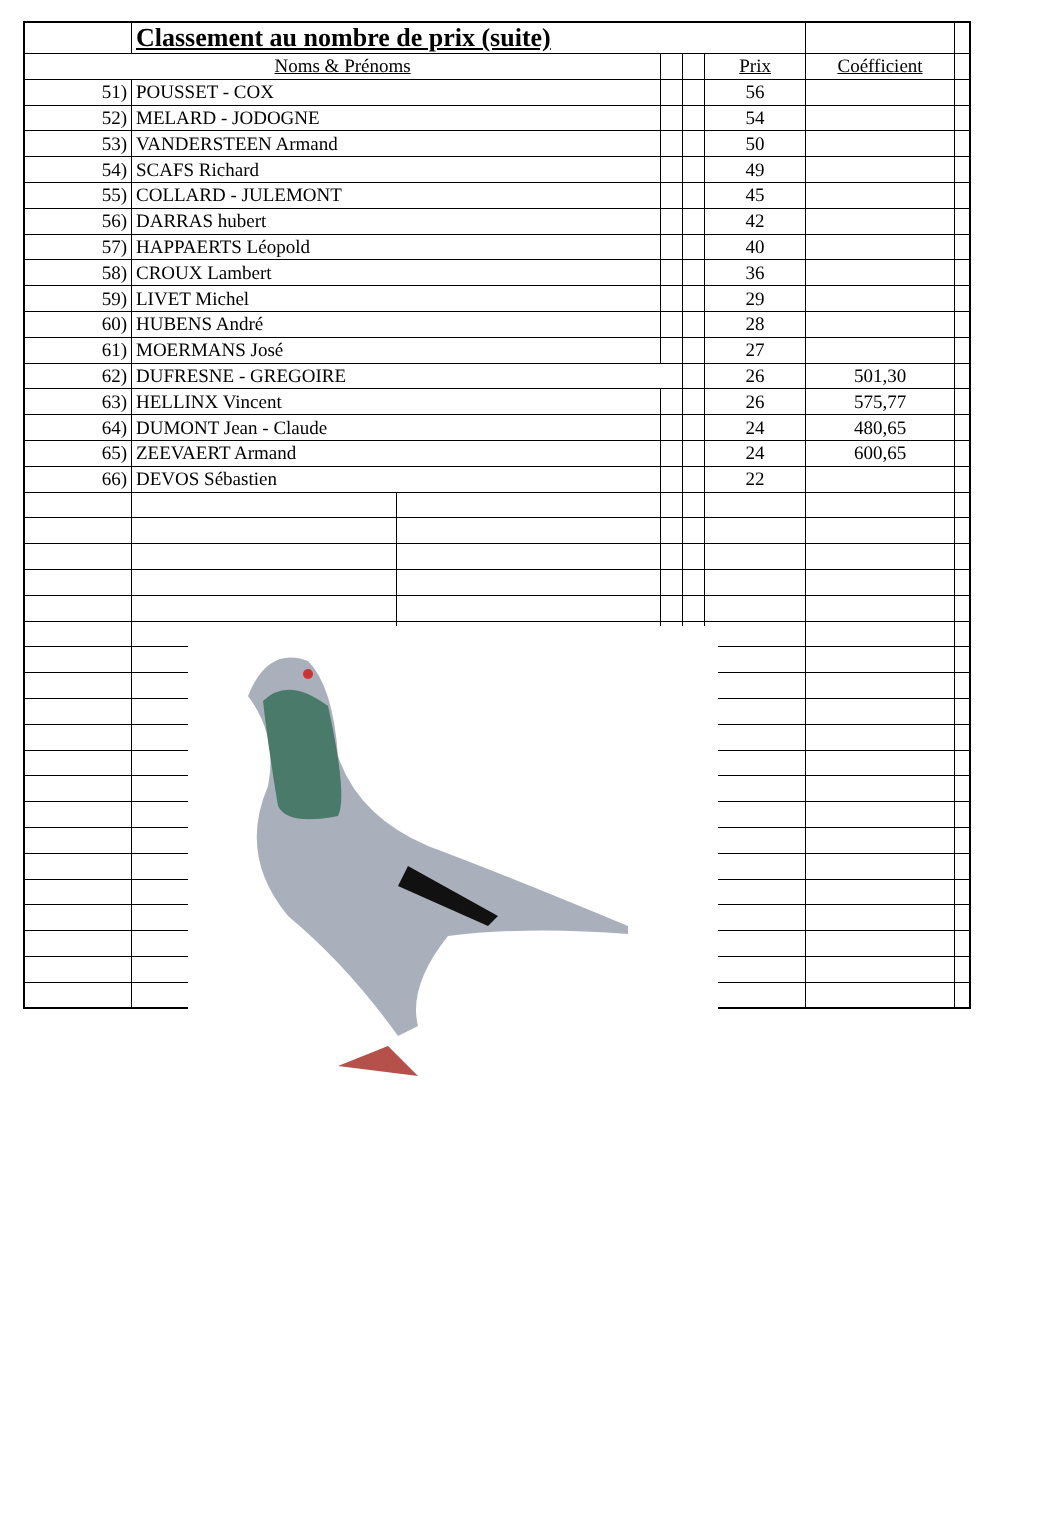| | Classement au nombre de prix (suite) | | | | | | |
| Noms & Prénoms | | | | | Prix | Coéfficient | |
| 51) | POUSSET - COX | | | | 56 | | |
| 52) | MELARD - JODOGNE | | | | 54 | | |
| 53) | VANDERSTEEN Armand | | | | 50 | | |
| 54) | SCAFS Richard | | | | 49 | | |
| 55) | COLLARD - JULEMONT | | | | 45 | | |
| 56) | DARRAS hubert | | | | 42 | | |
| 57) | HAPPAERTS Léopold | | | | 40 | | |
| 58) | CROUX Lambert | | | | 36 | | |
| 59) | LIVET Michel | | | | 29 | | |
| 60) | HUBENS André | | | | 28 | | |
| 61) | MOERMANS José | | | | 27 | | |
| 62) | DUFRESNE - GREGOIRE | | | | 26 | 501,30 | |
| 63) | HELLINX Vincent | | | | 26 | 575,77 | |
| 64) | DUMONT Jean - Claude | | | | 24 | 480,65 | |
| 65) | ZEEVAERT Armand | | | | 24 | 600,65 | |
| 66) | DEVOS Sébastien | | | | 22 | | |